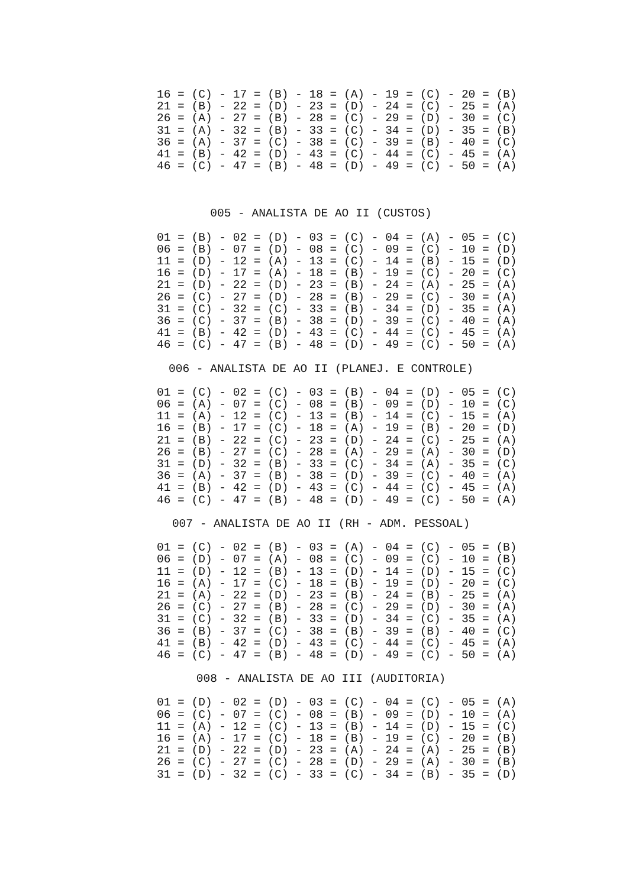16 = (C) - 17 = (B) - 18 = (A) - 19 = (C) - 20 = (B)
21 = (B) - 22 = (D) - 23 = (D) - 24 = (C) - 25 = (A)
26 = (A) - 27 = (B) - 28 = (C) - 29 = (D) - 30 = (C)
31 = (A) - 32 = (B) - 33 = (C) - 34 = (D) - 35 = (B)
36 = (A) - 37 = (C) - 38 = (C) - 39 = (B) - 40 = (C)
41 = (B) - 42 = (D) - 43 = (C) - 44 = (C) - 45 = (A)
46 = (C) - 47 = (B) - 48 = (D) - 49 = (C) - 50 = (A)
005 - ANALISTA DE AO II (CUSTOS)
01 = (B) - 02 = (D) - 03 = (C) - 04 = (A) - 05 = (C)
06 = (B) - 07 = (D) - 08 = (C) - 09 = (C) - 10 = (D)
11 = (D) - 12 = (A) - 13 = (C) - 14 = (B) - 15 = (D)
16 = (D) - 17 = (A) - 18 = (B) - 19 = (C) - 20 = (C)
21 = (D) - 22 = (D) - 23 = (B) - 24 = (A) - 25 = (A)
26 = (C) - 27 = (D) - 28 = (B) - 29 = (C) - 30 = (A)
31 = (C) - 32 = (C) - 33 = (B) - 34 = (D) - 35 = (A)
36 = (C) - 37 = (B) - 38 = (D) - 39 = (C) - 40 = (A)
41 = (B) - 42 = (D) - 43 = (C) - 44 = (C) - 45 = (A)
46 = (C) - 47 = (B) - 48 = (D) - 49 = (C) - 50 = (A)
006 - ANALISTA DE AO II (PLANEJ. E CONTROLE)
01 = (C) - 02 = (C) - 03 = (B) - 04 = (D) - 05 = (C)
06 = (A) - 07 = (C) - 08 = (B) - 09 = (D) - 10 = (C)
11 = (A) - 12 = (C) - 13 = (B) - 14 = (C) - 15 = (A)
16 = (B) - 17 = (C) - 18 = (A) - 19 = (B) - 20 = (D)
21 = (B) - 22 = (C) - 23 = (D) - 24 = (C) - 25 = (A)
26 = (B) - 27 = (C) - 28 = (A) - 29 = (A) - 30 = (D)
31 = (D) - 32 = (B) - 33 = (C) - 34 = (A) - 35 = (C)
36 = (A) - 37 = (B) - 38 = (D) - 39 = (C) - 40 = (A)
41 = (B) - 42 = (D) - 43 = (C) - 44 = (C) - 45 = (A)
46 = (C) - 47 = (B) - 48 = (D) - 49 = (C) - 50 = (A)
007 - ANALISTA DE AO II (RH - ADM. PESSOAL)
01 = (C) - 02 = (B) - 03 = (A) - 04 = (C) - 05 = (B)
06 = (D) - 07 = (A) - 08 = (C) - 09 = (C) - 10 = (B)
11 = (D) - 12 = (B) - 13 = (D) - 14 = (D) - 15 = (C)
16 = (A) - 17 = (C) - 18 = (B) - 19 = (D) - 20 = (C)
21 = (A) - 22 = (D) - 23 = (B) - 24 = (B) - 25 = (A)
26 = (C) - 27 = (B) - 28 = (C) - 29 = (D) - 30 = (A)
31 = (C) - 32 = (B) - 33 = (D) - 34 = (C) - 35 = (A)
36 = (B) - 37 = (C) - 38 = (B) - 39 = (B) - 40 = (C)
41 = (B) - 42 = (D) - 43 = (C) - 44 = (C) - 45 = (A)
46 = (C) - 47 = (B) - 48 = (D) - 49 = (C) - 50 = (A)
008 - ANALISTA DE AO III (AUDITORIA)
01 = (D) - 02 = (D) - 03 = (C) - 04 = (C) - 05 = (A)
06 = (C) - 07 = (C) - 08 = (B) - 09 = (D) - 10 = (A)
11 = (A) - 12 = (C) - 13 = (B) - 14 = (D) - 15 = (C)
16 = (A) - 17 = (C) - 18 = (B) - 19 = (C) - 20 = (B)
21 = (D) - 22 = (D) - 23 = (A) - 24 = (A) - 25 = (B)
26 = (C) - 27 = (C) - 28 = (D) - 29 = (A) - 30 = (B)
31 = (D) - 32 = (C) - 33 = (C) - 34 = (B) - 35 = (D)